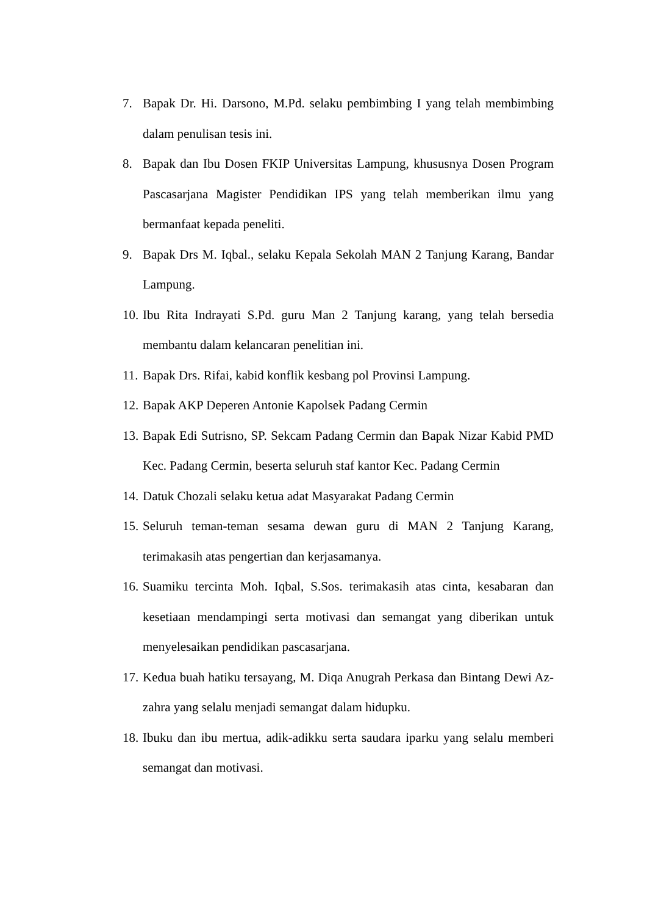7. Bapak Dr. Hi. Darsono, M.Pd. selaku pembimbing I yang telah membimbing dalam penulisan tesis ini.
8. Bapak dan Ibu Dosen FKIP Universitas Lampung, khususnya Dosen Program Pascasarjana Magister Pendidikan IPS yang telah memberikan ilmu yang bermanfaat kepada peneliti.
9. Bapak Drs M. Iqbal., selaku Kepala Sekolah MAN 2 Tanjung Karang, Bandar Lampung.
10. Ibu Rita Indrayati S.Pd. guru Man 2 Tanjung karang, yang telah bersedia membantu dalam kelancaran penelitian ini.
11. Bapak Drs. Rifai, kabid konflik kesbang pol Provinsi Lampung.
12. Bapak AKP Deperen Antonie Kapolsek Padang Cermin
13. Bapak Edi Sutrisno, SP. Sekcam Padang Cermin dan Bapak Nizar Kabid PMD Kec. Padang Cermin, beserta seluruh staf kantor Kec. Padang Cermin
14. Datuk Chozali selaku ketua adat Masyarakat Padang Cermin
15. Seluruh teman-teman sesama dewan guru di MAN 2 Tanjung Karang, terimakasih atas pengertian dan kerjasamanya.
16. Suamiku tercinta Moh. Iqbal, S.Sos. terimakasih atas cinta, kesabaran dan kesetiaan mendampingi serta motivasi dan semangat yang diberikan untuk menyelesaikan pendidikan pascasarjana.
17. Kedua buah hatiku tersayang, M. Diqa Anugrah Perkasa dan Bintang Dewi Az-zahra yang selalu menjadi semangat dalam hidupku.
18. Ibuku dan ibu mertua, adik-adikku serta saudara iparku yang selalu memberi semangat dan motivasi.